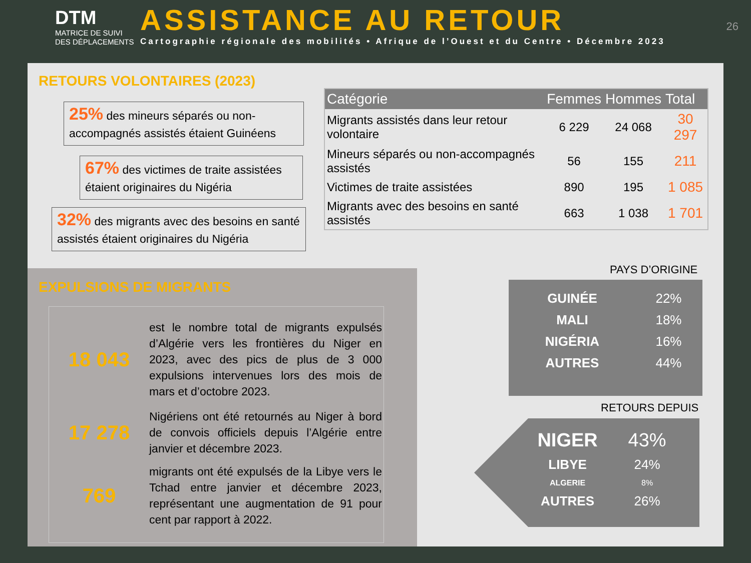DTM
MATRICE DE SUIVI
DES DÉPLACEMENTS
ASSISTANCE AU RETOUR
Cartographie régionale des mobilités • Afrique de l’Ouest et du Centre • Décembre 2023
26
RETOURS VOLONTAIRES (2023)
25% des mineurs séparés ou non-accompagnés assistés étaient Guinéens
67% des victimes de traite assistées étaient originaires du Nigéria
32% des migrants avec des besoins en santé assistés étaient originaires du Nigéria
| Catégorie | Femmes | Hommes | Total |
| --- | --- | --- | --- |
| Migrants assistés dans leur retour volontaire | 6 229 | 24 068 | 30 297 |
| Mineurs séparés ou non-accompagnés assistés | 56 | 155 | 211 |
| Victimes de traite assistées | 890 | 195 | 1 085 |
| Migrants avec des besoins en santé assistés | 663 | 1 038 | 1 701 |
EXPULSIONS DE MIGRANTS
18 043
est le nombre total de migrants expulsés d’Algérie vers les frontières du Niger en 2023, avec des pics de plus de 3 000 expulsions intervenues lors des mois de mars et d’octobre 2023.
17 278
Nigériens ont été retournés au Niger à bord de convois officiels depuis l’Algérie entre janvier et décembre 2023.
769
migrants ont été expulsés de la Libye vers le Tchad entre janvier et décembre 2023, représentant une augmentation de 91 pour cent par rapport à 2022.
PAYS D’ORIGINE
| GUINÉE | 22% |
| MALI | 18% |
| NIGÉRIA | 16% |
| AUTRES | 44% |
RETOURS DEPUIS
| NIGER | 43% |
| LIBYE | 24% |
| ALGERIE | 8% |
| AUTRES | 26% |